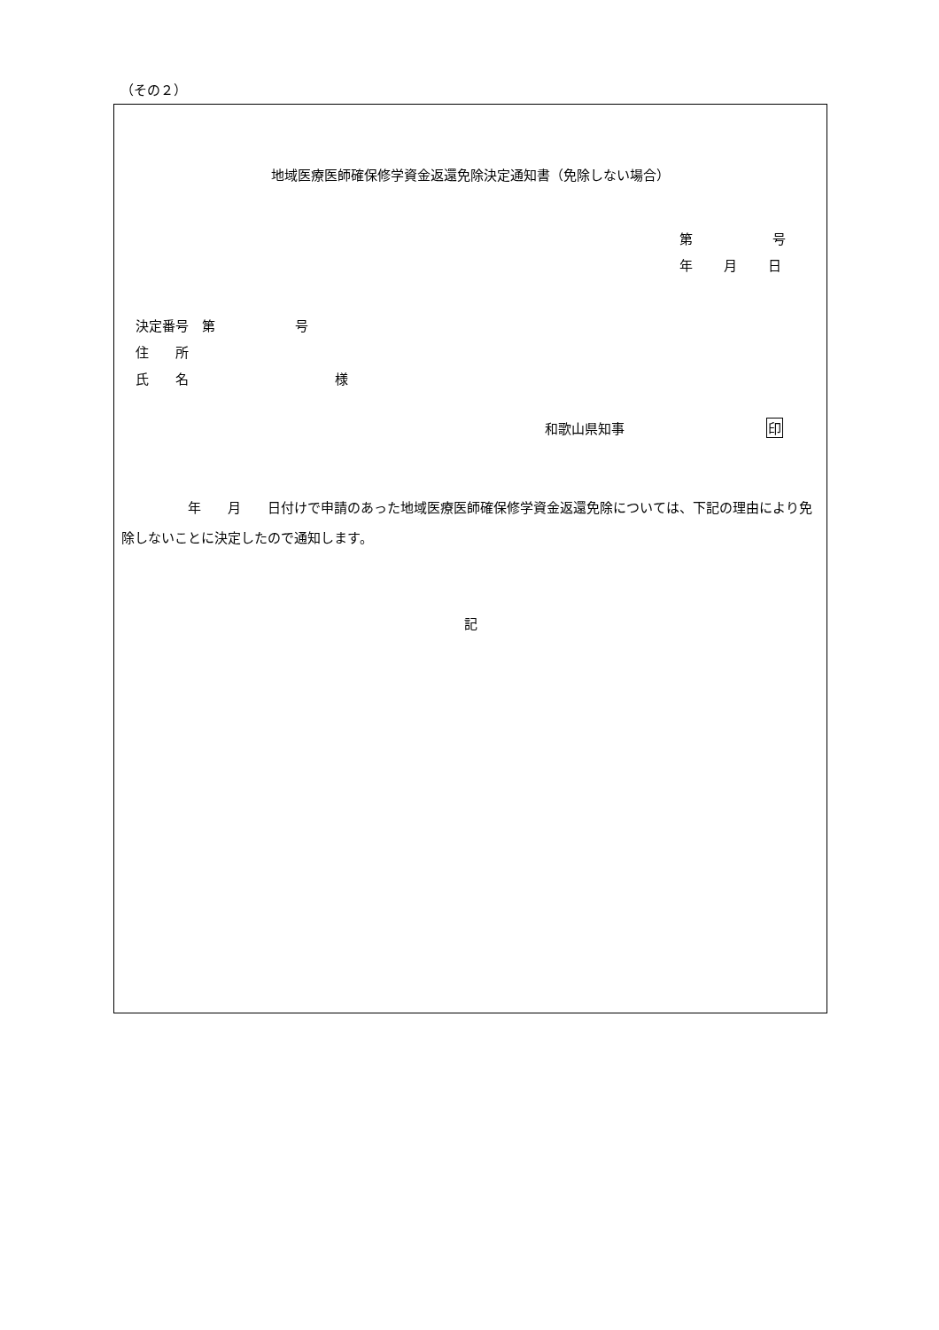（その２）
地域医療医師確保修学資金返還免除決定通知書（免除しない場合）
第 号
年 月 日
決定番号　第　　　　　　号
住　　所
氏　　名　　　　　　　　　　　様
和歌山県知事 印
　　　　　年　　月　　日付けで申請のあった地域医療医師確保修学資金返還免除については、下記の理由により免除しないことに決定したので通知します。
記